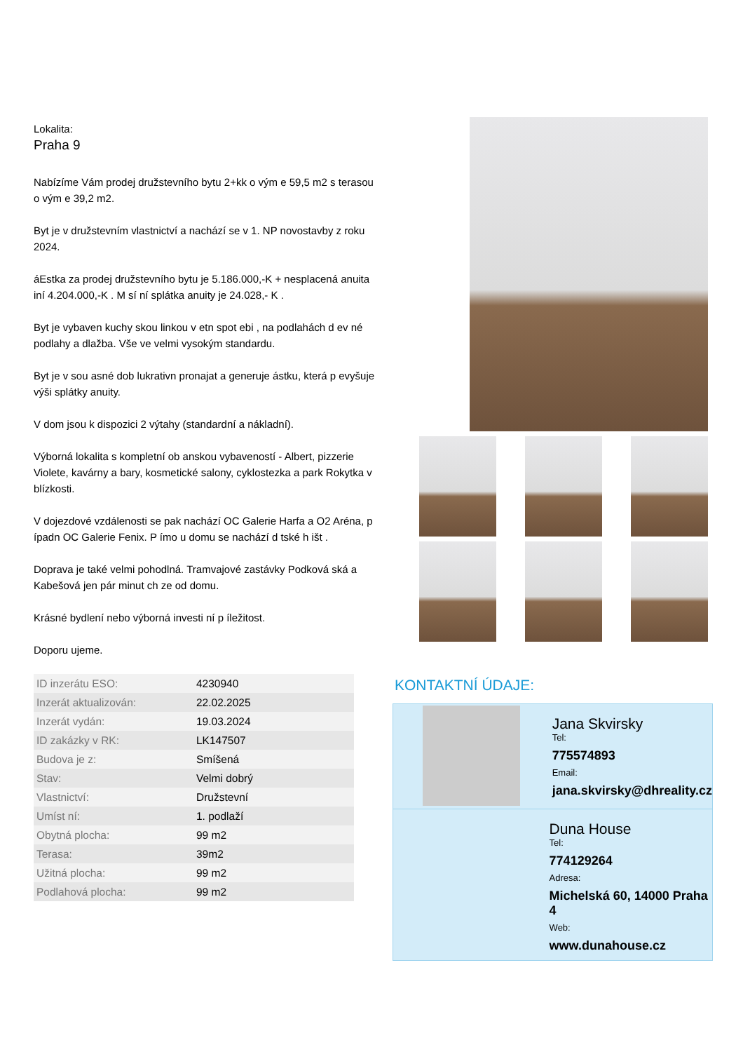Lokalita:
Praha 9
Nabízíme Vám prodej družstevního bytu 2+kk o vým e 59,5 m2 s terasou o vým e 39,2 m2.
Byt je v družstevním vlastnictví a nachází se v 1. NP novostavby z roku 2024.
áEstka za prodej družstevního bytu je 5.186.000,-K + nesplacená anuita iní 4.204.000,-K . M sí ní splátka anuity je 24.028,- K .
Byt je vybaven kuchy skou linkou v etn spot ebi , na podlahách d ev né podlahy a dlažba. Vše ve velmi vysokým standardu.
Byt je v sou asné dob lukrativn pronajat a generuje ástku, která p evyšuje výši splátky anuity.
V dom jsou k dispozici 2 výtahy (standardní a nákladní).
Výborná lokalita s kompletní ob anskou vybaveností - Albert, pizzerie Violete, kavárny a bary, kosmetické salony, cyklostezka a park Rokytka v blízkosti.
V dojezdové vzdálenosti se pak nachází OC Galerie Harfa a O2 Aréna, p ípadn OC Galerie Fenix. P ímo u domu se nachází d tské h išt .
Doprava je také velmi pohodlná. Tramvajové zastávky Podková ská a Kabešová jen pár minut ch ze od domu.
Krásné bydlení nebo výborná investi ní p íležitost.
Doporu ujeme.
| ID inzerátu ESO: | 4230940 |
| Inzerát aktualizován: | 22.02.2025 |
| Inzerát vydán: | 19.03.2024 |
| ID zakázky v RK: | LK147507 |
| Budova je z: | Smíšená |
| Stav: | Velmi dobrý |
| Vlastnictví: | Družstevní |
| Umíst ní: | 1. podlaží |
| Obytná plocha: | 99 m2 |
| Terasa: | 39m2 |
| Užitná plocha: | 99 m2 |
| Podlahová plocha: | 99 m2 |
KONTAKTNÍ ÚDAJE:
Jana Skvirsky
Tel:
775574893
Email:
jana.skvirsky@dhreality.cz
Duna House
Tel:
774129264
Adresa:
Michelská 60, 14000 Praha 4
Web:
www.dunahouse.cz